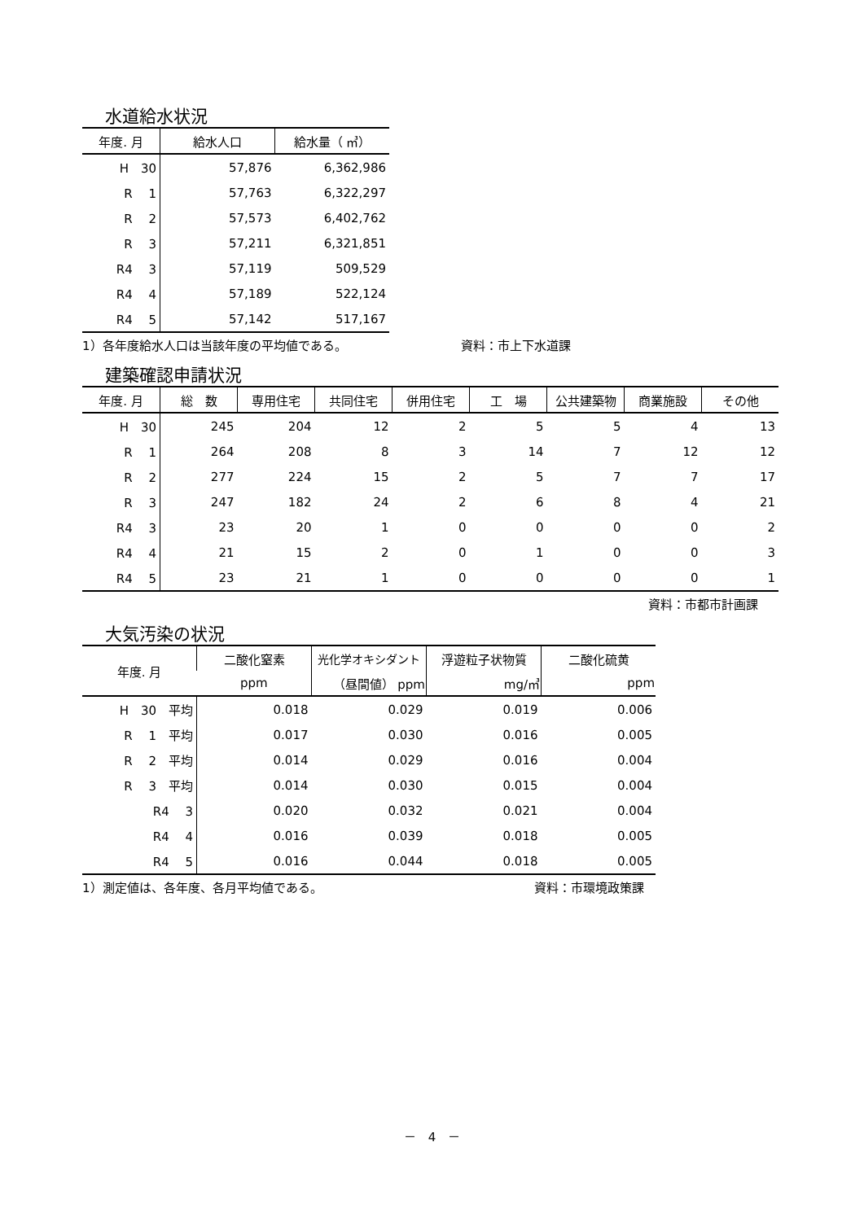水道給水状況
| 年度. 月 | 給水人口 | 給水量（ ㎥） |
| --- | --- | --- |
| H 30 | 57,876 | 6,362,986 |
| R 1 | 57,763 | 6,322,297 |
| R 2 | 57,573 | 6,402,762 |
| R 3 | 57,211 | 6,321,851 |
| R4 3 | 57,119 | 509,529 |
| R4 4 | 57,189 | 522,124 |
| R4 5 | 57,142 | 517,167 |
1）各年度給水人口は当該年度の平均値である。 資料：市上下水道課
建築確認申請状況
| 年度. 月 | 総 数 | 専用住宅 | 共同住宅 | 併用住宅 | 工 場 | 公共建築物 | 商業施設 | その他 |
| --- | --- | --- | --- | --- | --- | --- | --- | --- |
| H 30 | 245 | 204 | 12 | 2 | 5 | 5 | 4 | 13 |
| R 1 | 264 | 208 | 8 | 3 | 14 | 7 | 12 | 12 |
| R 2 | 277 | 224 | 15 | 2 | 5 | 7 | 7 | 17 |
| R 3 | 247 | 182 | 24 | 2 | 6 | 8 | 4 | 21 |
| R4 3 | 23 | 20 | 1 | 0 | 0 | 0 | 0 | 2 |
| R4 4 | 21 | 15 | 2 | 0 | 1 | 0 | 0 | 3 |
| R4 5 | 23 | 21 | 1 | 0 | 0 | 0 | 0 | 1 |
資料：市都市計画課
大気汚染の状況
| 年度. 月 | 二酸化窒素 | 光化学オキシダント | 浮遊粒子状物質 | 二酸化硫黄 |
| --- | --- | --- | --- | --- |
| | ppm | （昼間値） ppm | mg/㎥ | ppm |
| H 30 平均 | 0.018 | 0.029 | 0.019 | 0.006 |
| R 1 平均 | 0.017 | 0.030 | 0.016 | 0.005 |
| R 2 平均 | 0.014 | 0.029 | 0.016 | 0.004 |
| R 3 平均 | 0.014 | 0.030 | 0.015 | 0.004 |
| R4 3 | 0.020 | 0.032 | 0.021 | 0.004 |
| R4 4 | 0.016 | 0.039 | 0.018 | 0.005 |
| R4 5 | 0.016 | 0.044 | 0.018 | 0.005 |
1）測定値は、各年度、各月平均値である。 資料：市環境政策課
－　4　－